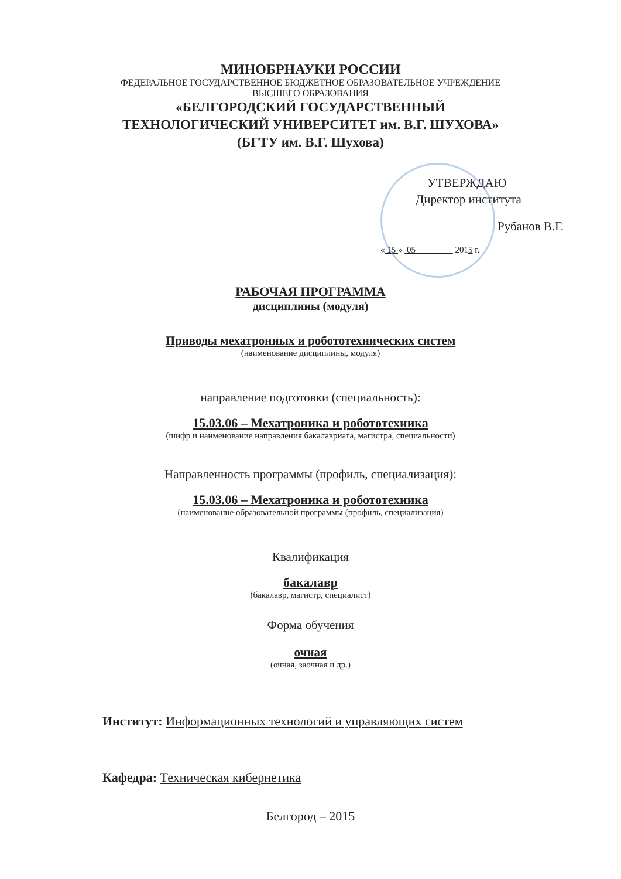МИНОБРНАУКИ РОССИИ
ФЕДЕРАЛЬНОЕ ГОСУДАРСТВЕННОЕ БЮДЖЕТНОЕ ОБРАЗОВАТЕЛЬНОЕ УЧРЕЖДЕНИЕ
ВЫСШЕГО ОБРАЗОВАНИЯ
«БЕЛГОРОДСКИЙ ГОСУДАРСТВЕННЫЙ
ТЕХНОЛОГИЧЕСКИЙ УНИВЕРСИТЕТ им. В.Г. ШУХОВА»
(БГТУ им. В.Г. Шухова)
УТВЕРЖДАЮ
Директор института
Рубанов В.Г.
« 15 » 05 2015 г.
РАБОЧАЯ ПРОГРАММА
дисциплины (модуля)
Приводы мехатронных и робототехнических систем
(наименование дисциплины, модуля)
направление подготовки (специальность):
15.03.06 – Мехатроника и робототехника
(шифр и наименование направления бакалавриата, магистра, специальности)
Направленность программы (профиль, специализация):
15.03.06 – Мехатроника и робототехника
(наименование образовательной программы (профиль, специализация)
Квалификация
бакалавр
(бакалавр, магистр, специалист)
Форма обучения
очная
(очная, заочная и др.)
Институт: Информационных технологий и управляющих систем
Кафедра: Техническая кибернетика
Белгород – 2015